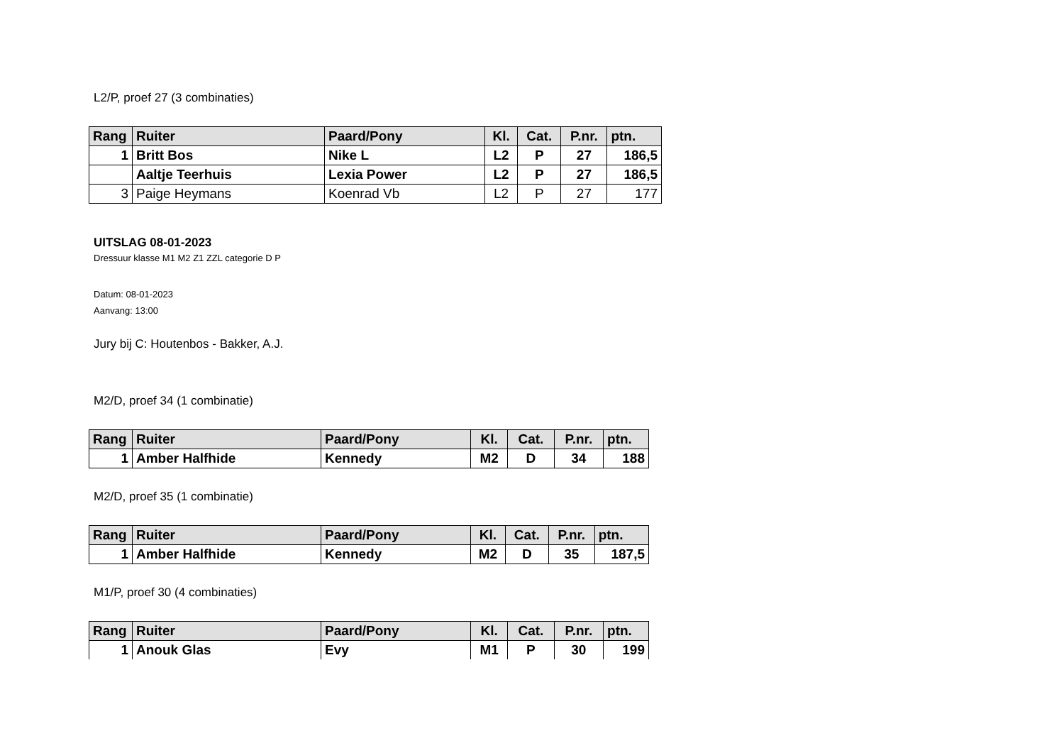L2/P, proef 27 (3 combinaties)
| Rang | Ruiter | Paard/Pony | Kl. | Cat. | P.nr. | ptn. |
| --- | --- | --- | --- | --- | --- | --- |
| 1 | Britt Bos | Nike L | L2 | P | 27 | 186,5 |
| | Aaltje Teerhuis | Lexia Power | L2 | P | 27 | 186,5 |
| 3 | Paige Heymans | Koenrad Vb | L2 | P | 27 | 177 |
UITSLAG 08-01-2023
Dressuur klasse M1 M2 Z1 ZZL categorie D P
Datum: 08-01-2023
Aanvang: 13:00
Jury bij C: Houtenbos - Bakker, A.J.
M2/D, proef 34 (1 combinatie)
| Rang | Ruiter | Paard/Pony | Kl. | Cat. | P.nr. | ptn. |
| --- | --- | --- | --- | --- | --- | --- |
| 1 | Amber Halfhide | Kennedy | M2 | D | 34 | 188 |
M2/D, proef 35 (1 combinatie)
| Rang | Ruiter | Paard/Pony | Kl. | Cat. | P.nr. | ptn. |
| --- | --- | --- | --- | --- | --- | --- |
| 1 | Amber Halfhide | Kennedy | M2 | D | 35 | 187,5 |
M1/P, proef 30 (4 combinaties)
| Rang | Ruiter | Paard/Pony | Kl. | Cat. | P.nr. | ptn. |
| --- | --- | --- | --- | --- | --- | --- |
| 1 | Anouk Glas | Evy | M1 | P | 30 | 199 |